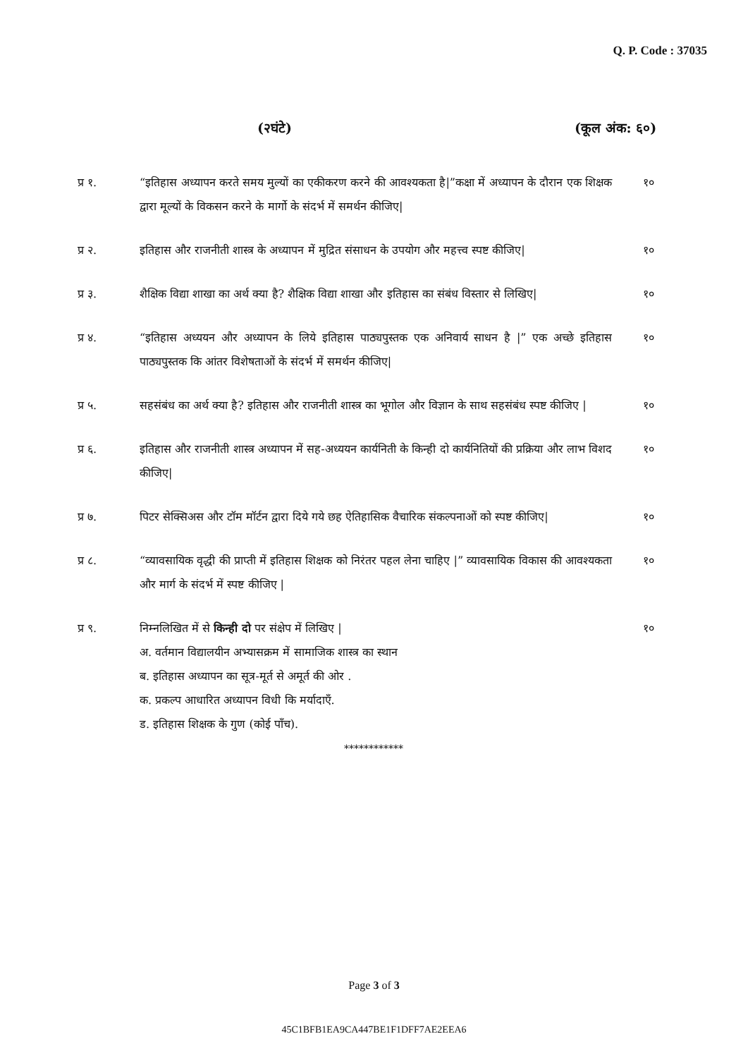Q. P. Code : 37035
(२घंटे) (कूल अंक: ६०)
प्र १. “इतिहास अध्यापन करते समय मुल्यों का एकीकरण करने की आवश्यकता है|”कक्षा में अध्यापन के दौरान एक शिक्षक द्वारा मूल्यों के विकसन करने के मार्गो के संदर्भ में समर्थन कीजिए|
१०
प्र २. इतिहास और राजनीती शास्त्र के अध्यापन में मुद्रित संसाधन के उपयोग और महत्त्व स्पष्ट कीजिए|
१०
प्र ३. शैक्षिक विद्या शाखा का अर्थ क्या है? शैक्षिक विद्या शाखा और इतिहास का संबंध विस्तार से लिखिए|
१०
प्र ४. “इतिहास अध्ययन और अध्यापन के लिये इतिहास पाठ्यपुस्तक एक अनिवार्य साधन है |” एक अच्छे इतिहास पाठ्यपुस्तक कि आंतर विशेषताओं के संदर्भ में समर्थन कीजिए|
१०
प्र ५. सहसंबंध का अर्थ क्या है? इतिहास और राजनीती शास्त्र का भूगोल और विज्ञान के साथ सहसंबंध स्पष्ट कीजिए |
१०
प्र ६. इतिहास और राजनीती शास्त्र अध्यापन में सह-अध्ययन कार्यनिती के किन्ही दो कार्यनितियों की प्रक्रिया और लाभ विशद कीजिए|
१०
प्र ७. पिटर सेक्सिअस और टॉम मॉर्टन द्वारा दिये गये छह ऐतिहासिक वैचारिक संकल्पनाओं को स्पष्ट कीजिए|
१०
प्र ८. “व्यावसायिक वृद्धी की प्राप्ती में इतिहास शिक्षक को निरंतर पहल लेना चाहिए |” व्यावसायिक विकास की आवश्यकता और मार्ग के संदर्भ में स्पष्ट कीजिए |
१०
प्र ९. निम्नलिखित में से किन्ही दो पर संक्षेप में लिखिए |
अ. वर्तमान विद्यालयीन अभ्यासक्रम में सामाजिक शास्त्र का स्थान
ब. इतिहास अध्यापन का सूत्र-मूर्त से अमूर्त की ओर .
क. प्रकल्प आधारित अध्यापन विधी कि मर्यादाएँ.
ड. इतिहास शिक्षक के गुण (कोई पाँच).
१०
************
Page 3 of 3
45C1BFB1EA9CA447BE1F1DFF7AE2EEA6